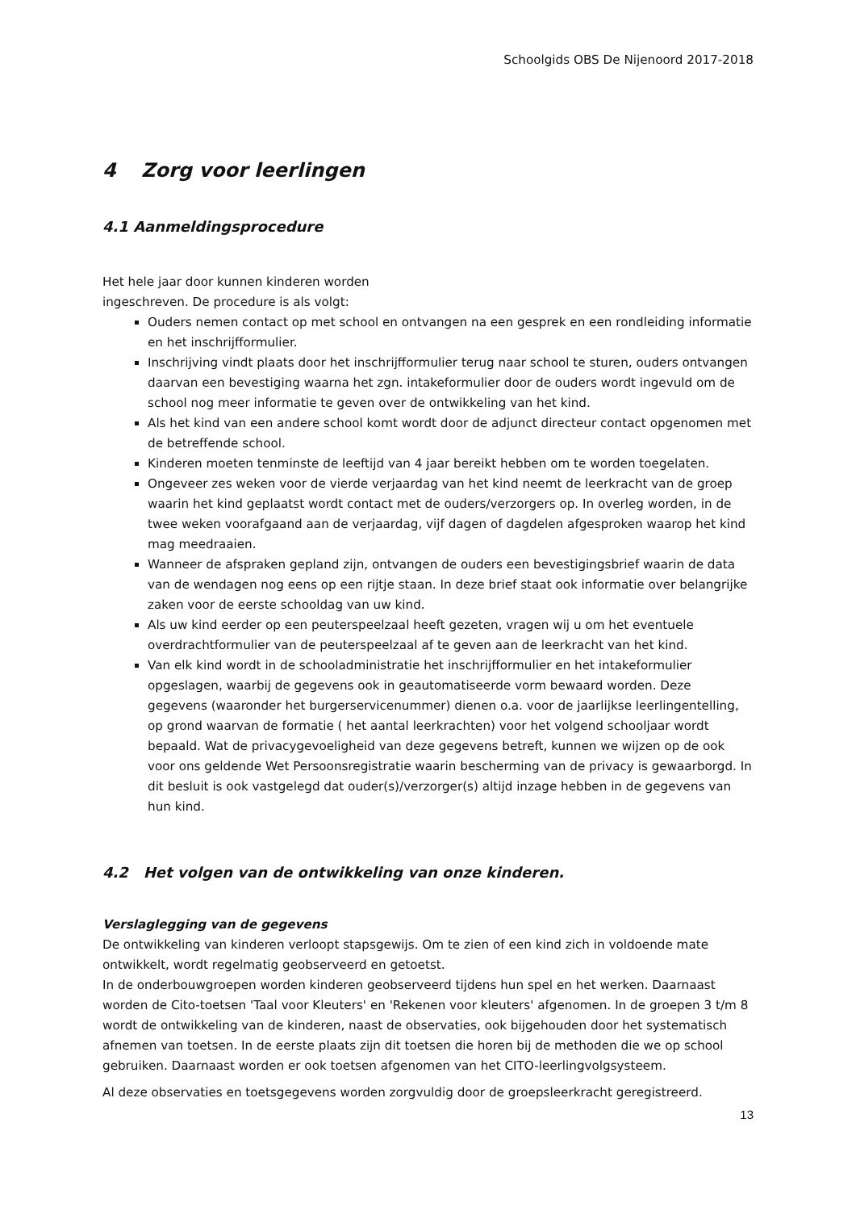Schoolgids OBS De Nijenoord 2017-2018
4 Zorg voor leerlingen
4.1 Aanmeldingsprocedure
Het hele jaar door kunnen kinderen worden
ingeschreven. De procedure is als volgt:
Ouders nemen contact op met school en ontvangen na een gesprek en een rondleiding informatie en het inschrijfformulier.
Inschrijving vindt plaats door het inschrijfformulier terug naar school te sturen, ouders ontvangen daarvan een bevestiging waarna het zgn. intakeformulier door de ouders wordt ingevuld om de school nog meer informatie te geven over de ontwikkeling van het kind.
Als het kind van een andere school komt wordt door de adjunct directeur contact opgenomen met de betreffende school.
Kinderen moeten tenminste de leeftijd van 4 jaar bereikt hebben om te worden toegelaten.
Ongeveer zes weken voor de vierde verjaardag van het kind neemt de leerkracht van de groep waarin het kind geplaatst wordt contact met de ouders/verzorgers op. In overleg worden, in de twee weken voorafgaand aan de verjaardag, vijf dagen of dagdelen afgesproken waarop het kind mag meedraaien.
Wanneer de afspraken gepland zijn, ontvangen de ouders een bevestigingsbrief waarin de data van de wendagen nog eens op een rijtje staan. In deze brief staat ook informatie over belangrijke zaken voor de eerste schooldag van uw kind.
Als uw kind eerder op een peuterspeelzaal heeft gezeten, vragen wij u om het eventuele overdrachtformulier van de peuterspeelzaal af te geven aan de leerkracht van het kind.
Van elk kind wordt in de schooladministratie het inschrijfformulier en het intakeformulier opgeslagen, waarbij de gegevens ook in geautomatiseerde vorm bewaard worden. Deze gegevens (waaronder het burgerservicenummer) dienen o.a. voor de jaarlijkse leerlingentelling, op grond waarvan de formatie ( het aantal leerkrachten) voor het volgend schooljaar wordt bepaald. Wat de privacygevoeligheid van deze gegevens betreft, kunnen we wijzen op de ook voor ons geldende Wet Persoonsregistratie waarin bescherming van de privacy is gewaarborgd. In dit besluit is ook vastgelegd dat ouder(s)/verzorger(s) altijd inzage hebben in de gegevens van hun kind.
4.2 Het volgen van de ontwikkeling van onze kinderen.
Verslaglegging van de gegevens
De ontwikkeling van kinderen verloopt stapsgewijs. Om te zien of een kind zich in voldoende mate ontwikkelt, wordt regelmatig geobserveerd en getoetst.
In de onderbouwgroepen worden kinderen geobserveerd tijdens hun spel en het werken. Daarnaast worden de Cito-toetsen 'Taal voor Kleuters' en 'Rekenen voor kleuters' afgenomen. In de groepen 3 t/m 8 wordt de ontwikkeling van de kinderen, naast de observaties, ook bijgehouden door het systematisch afnemen van toetsen. In de eerste plaats zijn dit toetsen die horen bij de methoden die we op school gebruiken. Daarnaast worden er ook toetsen afgenomen van het CITO-leerlingvolgsysteem.
Al deze observaties en toetsgegevens worden zorgvuldig door de groepsleerkracht geregistreerd.
13